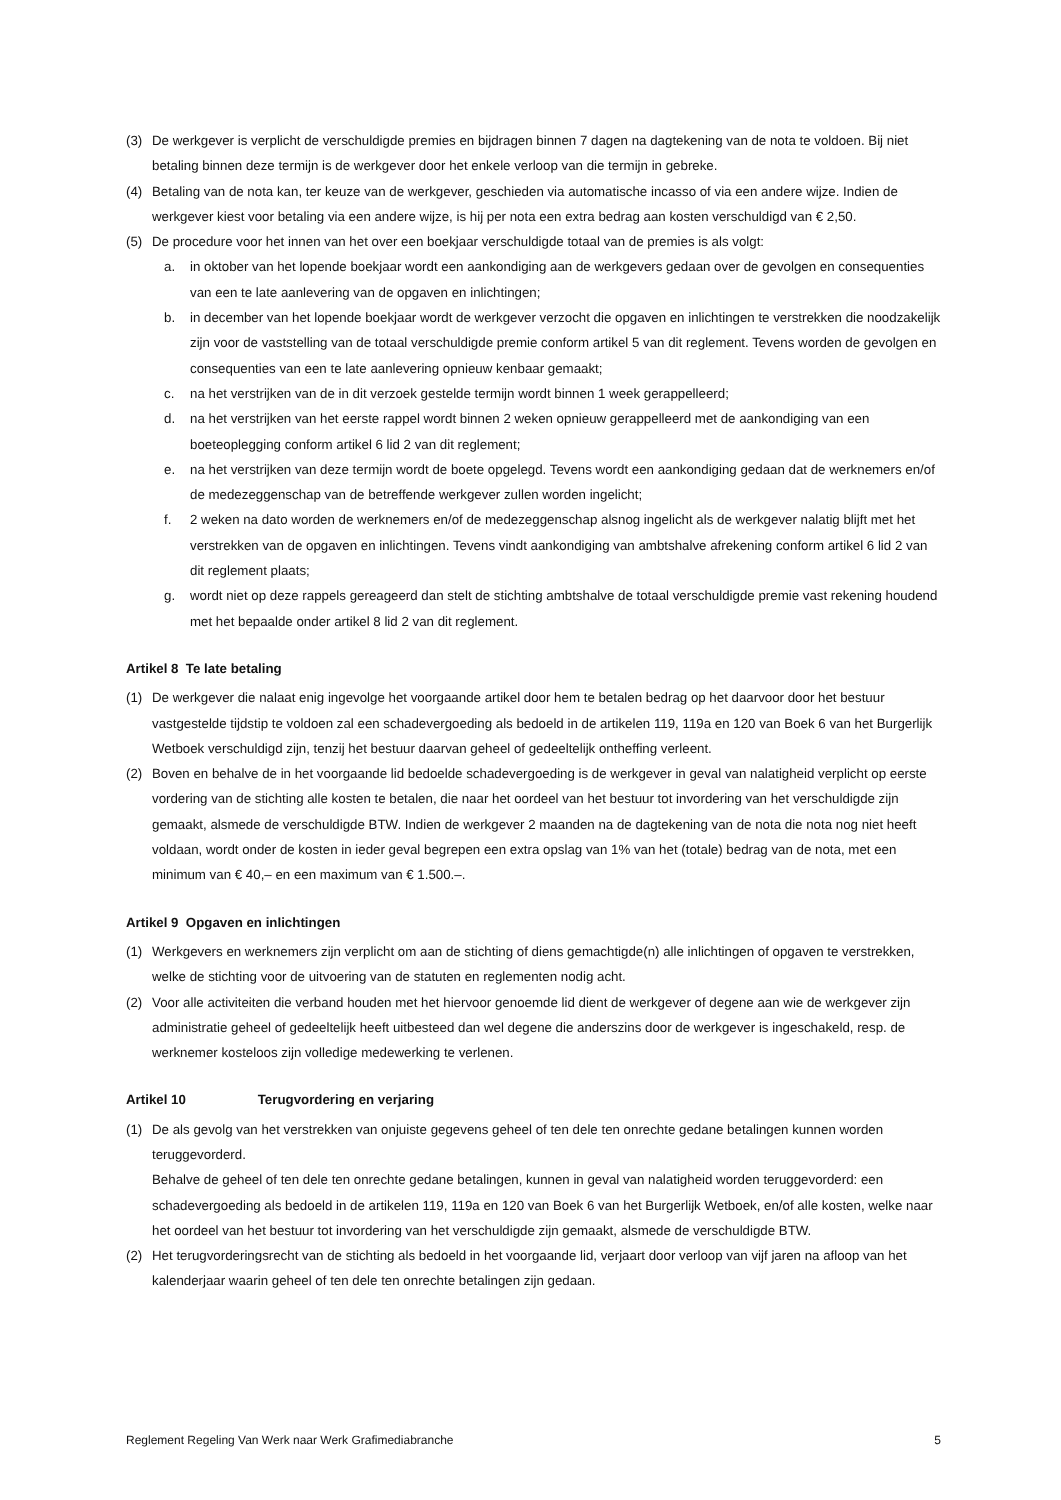(3) De werkgever is verplicht de verschuldigde premies en bijdragen binnen 7 dagen na dagtekening van de nota te voldoen. Bij niet betaling binnen deze termijn is de werkgever door het enkele verloop van die termijn in gebreke.
(4) Betaling van de nota kan, ter keuze van de werkgever, geschieden via automatische incasso of via een andere wijze. Indien de werkgever kiest voor betaling via een andere wijze, is hij per nota een extra bedrag aan kosten verschuldigd van € 2,50.
(5) De procedure voor het innen van het over een boekjaar verschuldigde totaal van de premies is als volgt:
a. in oktober van het lopende boekjaar wordt een aankondiging aan de werkgevers gedaan over de gevolgen en consequenties van een te late aanlevering van de opgaven en inlichtingen;
b. in december van het lopende boekjaar wordt de werkgever verzocht die opgaven en inlichtingen te verstrekken die noodzakelijk zijn voor de vaststelling van de totaal verschuldigde premie conform artikel 5 van dit reglement. Tevens worden de gevolgen en consequenties van een te late aanlevering opnieuw kenbaar gemaakt;
c. na het verstrijken van de in dit verzoek gestelde termijn wordt binnen 1 week gerappelleerd;
d. na het verstrijken van het eerste rappel wordt binnen 2 weken opnieuw gerappelleerd met de aankondiging van een boeteoplegging conform artikel 6 lid 2 van dit reglement;
e. na het verstrijken van deze termijn wordt de boete opgelegd. Tevens wordt een aankondiging gedaan dat de werknemers en/of de medezeggenschap van de betreffende werkgever zullen worden ingelicht;
f. 2 weken na dato worden de werknemers en/of de medezeggenschap alsnog ingelicht als de werkgever nalatig blijft met het verstrekken van de opgaven en inlichtingen. Tevens vindt aankondiging van ambtshalve afrekening conform artikel 6 lid 2 van dit reglement plaats;
g. wordt niet op deze rappels gereageerd dan stelt de stichting ambtshalve de totaal verschuldigde premie vast rekening houdend met het bepaalde onder artikel 8 lid 2 van dit reglement.
Artikel 8 Te late betaling
(1) De werkgever die nalaat enig ingevolge het voorgaande artikel door hem te betalen bedrag op het daarvoor door het bestuur vastgestelde tijdstip te voldoen zal een schadevergoeding als bedoeld in de artikelen 119, 119a en 120 van Boek 6 van het Burgerlijk Wetboek verschuldigd zijn, tenzij het bestuur daarvan geheel of gedeeltelijk ontheffing verleent.
(2) Boven en behalve de in het voorgaande lid bedoelde schadevergoeding is de werkgever in geval van nalatigheid verplicht op eerste vordering van de stichting alle kosten te betalen, die naar het oordeel van het bestuur tot invordering van het verschuldigde zijn gemaakt, alsmede de verschuldigde BTW. Indien de werkgever 2 maanden na de dagtekening van de nota die nota nog niet heeft voldaan, wordt onder de kosten in ieder geval begrepen een extra opslag van 1% van het (totale) bedrag van de nota, met een minimum van € 40,– en een maximum van € 1.500.–.
Artikel 9 Opgaven en inlichtingen
(1) Werkgevers en werknemers zijn verplicht om aan de stichting of diens gemachtigde(n) alle inlichtingen of opgaven te verstrekken, welke de stichting voor de uitvoering van de statuten en reglementen nodig acht.
(2) Voor alle activiteiten die verband houden met het hiervoor genoemde lid dient de werkgever of degene aan wie de werkgever zijn administratie geheel of gedeeltelijk heeft uitbesteed dan wel degene die anderszins door de werkgever is ingeschakeld, resp. de werknemer kosteloos zijn volledige medewerking te verlenen.
Artikel 10 Terugvordering en verjaring
(1) De als gevolg van het verstrekken van onjuiste gegevens geheel of ten dele ten onrechte gedane betalingen kunnen worden teruggevorderd.
Behalve de geheel of ten dele ten onrechte gedane betalingen, kunnen in geval van nalatigheid worden teruggevorderd: een schadevergoeding als bedoeld in de artikelen 119, 119a en 120 van Boek 6 van het Burgerlijk Wetboek, en/of alle kosten, welke naar het oordeel van het bestuur tot invordering van het verschuldigde zijn gemaakt, alsmede de verschuldigde BTW.
(2) Het terugvorderingsrecht van de stichting als bedoeld in het voorgaande lid, verjaart door verloop van vijf jaren na afloop van het kalenderjaar waarin geheel of ten dele ten onrechte betalingen zijn gedaan.
Reglement Regeling Van Werk naar Werk Grafimediabranche 5